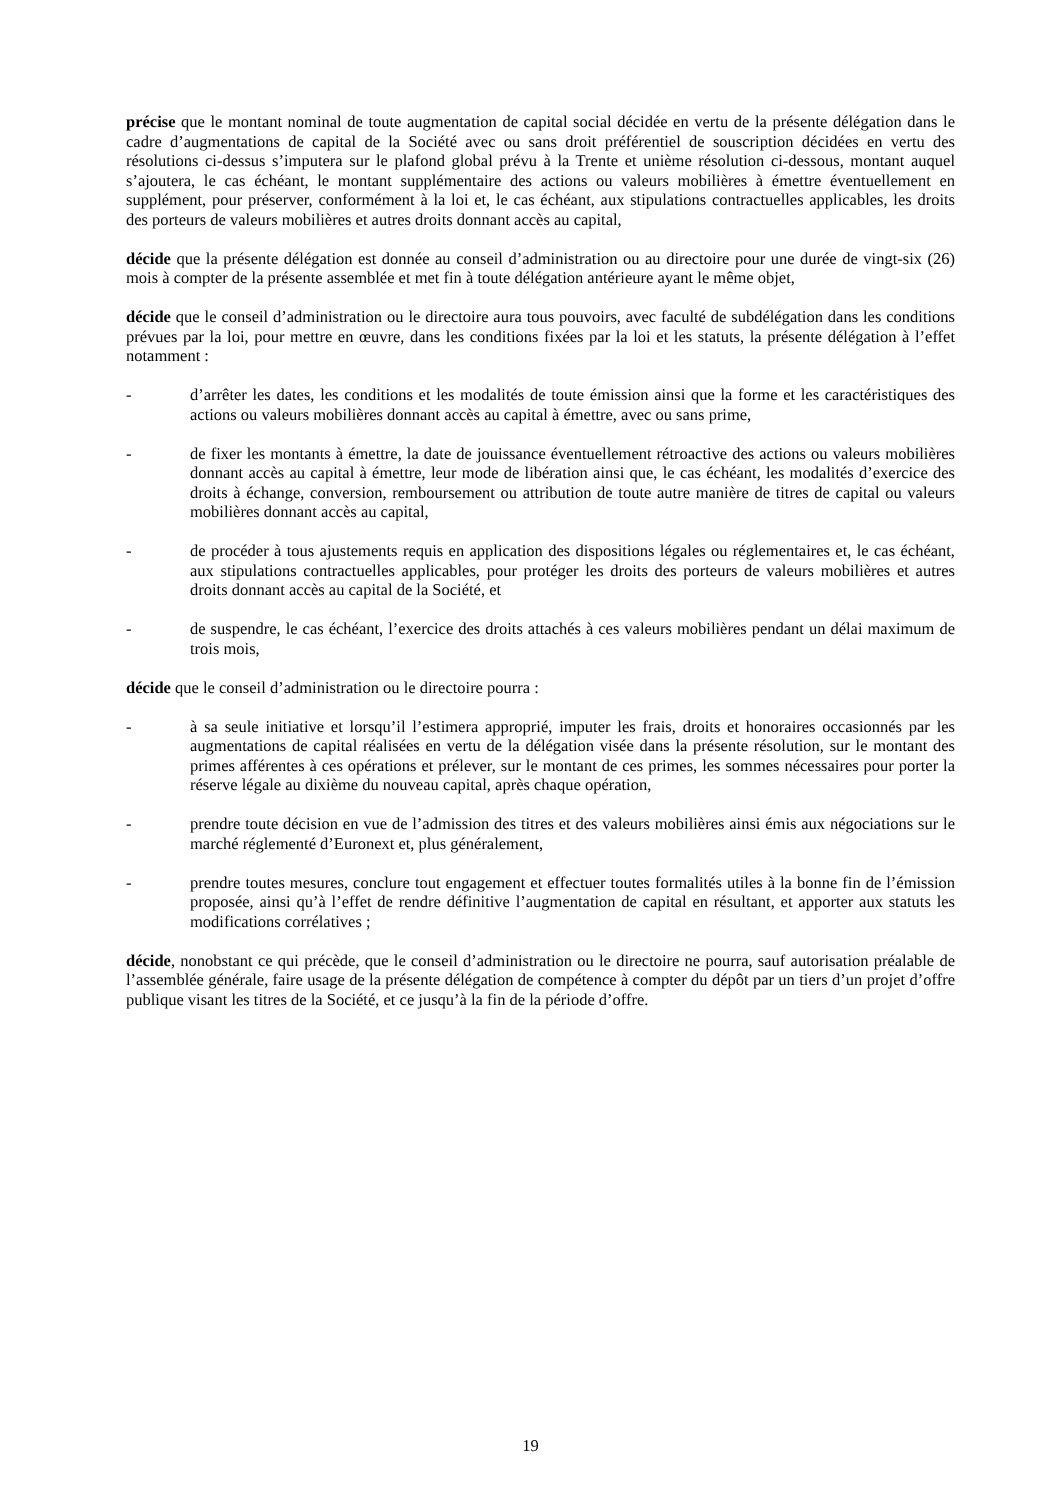précise que le montant nominal de toute augmentation de capital social décidée en vertu de la présente délégation dans le cadre d’augmentations de capital de la Société avec ou sans droit préférentiel de souscription décidées en vertu des résolutions ci-dessus s’imputera sur le plafond global prévu à la Trente et unième résolution ci-dessous, montant auquel s’ajoutera, le cas échéant, le montant supplémentaire des actions ou valeurs mobilières à émettre éventuellement en supplément, pour préserver, conformément à la loi et, le cas échéant, aux stipulations contractuelles applicables, les droits des porteurs de valeurs mobilières et autres droits donnant accès au capital,
décide que la présente délégation est donnée au conseil d’administration ou au directoire pour une durée de vingt-six (26) mois à compter de la présente assemblée et met fin à toute délégation antérieure ayant le même objet,
décide que le conseil d’administration ou le directoire aura tous pouvoirs, avec faculté de subdélégation dans les conditions prévues par la loi, pour mettre en œuvre, dans les conditions fixées par la loi et les statuts, la présente délégation à l’effet notamment :
- d’arrêter les dates, les conditions et les modalités de toute émission ainsi que la forme et les caractéristiques des actions ou valeurs mobilières donnant accès au capital à émettre, avec ou sans prime,
- de fixer les montants à émettre, la date de jouissance éventuellement rétroactive des actions ou valeurs mobilières donnant accès au capital à émettre, leur mode de libération ainsi que, le cas échéant, les modalités d’exercice des droits à échange, conversion, remboursement ou attribution de toute autre manière de titres de capital ou valeurs mobilières donnant accès au capital,
- de procéder à tous ajustements requis en application des dispositions légales ou réglementaires et, le cas échéant, aux stipulations contractuelles applicables, pour protéger les droits des porteurs de valeurs mobilières et autres droits donnant accès au capital de la Société, et
- de suspendre, le cas échéant, l’exercice des droits attachés à ces valeurs mobilières pendant un délai maximum de trois mois,
décide que le conseil d’administration ou le directoire pourra :
- à sa seule initiative et lorsqu’il l’estimera approprié, imputer les frais, droits et honoraires occasionnés par les augmentations de capital réalisées en vertu de la délégation visée dans la présente résolution, sur le montant des primes afférentes à ces opérations et prélever, sur le montant de ces primes, les sommes nécessaires pour porter la réserve légale au dixième du nouveau capital, après chaque opération,
- prendre toute décision en vue de l’admission des titres et des valeurs mobilières ainsi émis aux négociations sur le marché réglementé d’Euronext et, plus généralement,
- prendre toutes mesures, conclure tout engagement et effectuer toutes formalités utiles à la bonne fin de l’émission proposée, ainsi qu’à l’effet de rendre définitive l’augmentation de capital en résultant, et apporter aux statuts les modifications corrélatives ;
décide, nonobstant ce qui précède, que le conseil d’administration ou le directoire ne pourra, sauf autorisation préalable de l’assemblée générale, faire usage de la présente délégation de compétence à compter du dépôt par un tiers d’un projet d’offre publique visant les titres de la Société, et ce jusqu’à la fin de la période d’offre.
19